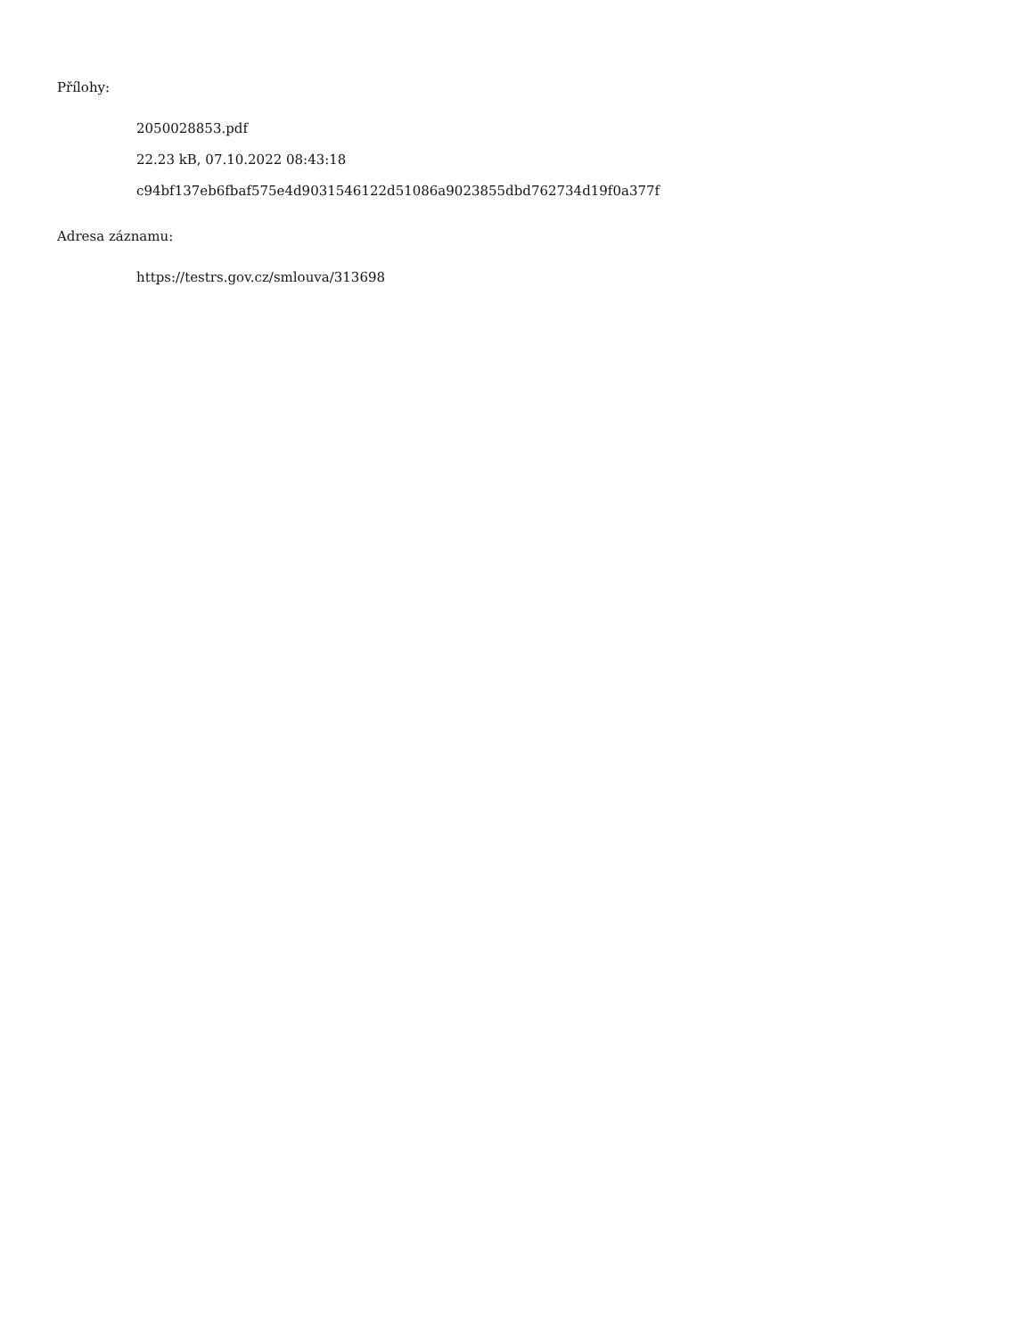Přílohy:
2050028853.pdf
22.23 kB, 07.10.2022 08:43:18
c94bf137eb6fbaf575e4d9031546122d51086a9023855dbd762734d19f0a377f
Adresa záznamu:
https://testrs.gov.cz/smlouva/313698